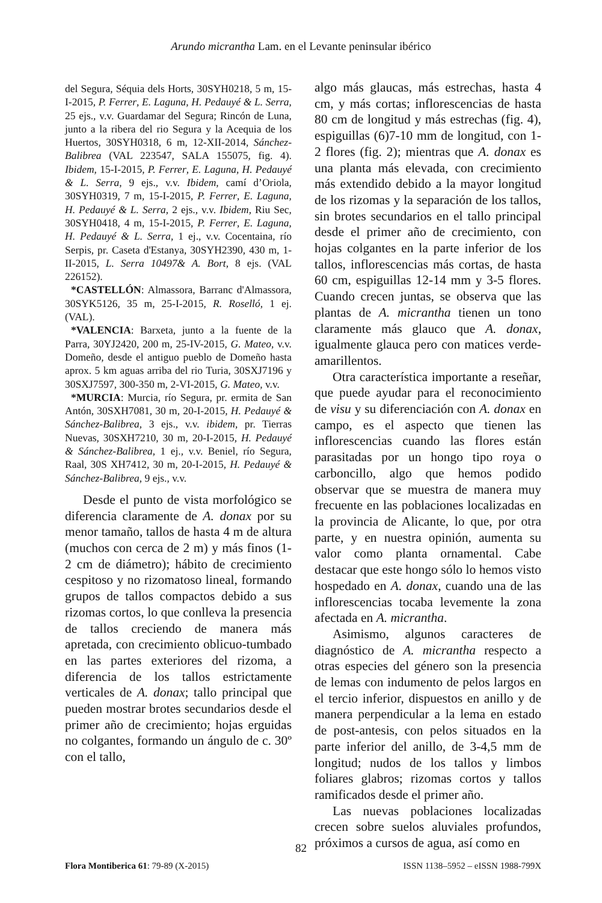Arundo micrantha Lam. en el Levante peninsular ibérico
del Segura, Séquia dels Horts, 30SYH0218, 5 m, 15-I-2015, P. Ferrer, E. Laguna, H. Pedauyé & L. Serra, 25 ejs., v.v. Guardamar del Segura; Rincón de Luna, junto a la ribera del rio Segura y la Acequia de los Huertos, 30SYH0318, 6 m, 12-XII-2014, Sánchez-Balibrea (VAL 223547, SALA 155075, fig. 4). Ibidem, 15-I-2015, P. Ferrer, E. Laguna, H. Pedauyé & L. Serra, 9 ejs., v.v. Ibidem, camí d’Oriola, 30SYH0319, 7 m, 15-I-2015, P. Ferrer, E. Laguna, H. Pedauyé & L. Serra, 2 ejs., v.v. Ibidem, Riu Sec, 30SYH0418, 4 m, 15-I-2015, P. Ferrer, E. Laguna, H. Pedauyé & L. Serra, 1 ej., v.v. Cocentaina, río Serpis, pr. Caseta d'Estanya, 30SYH2390, 430 m, 1-II-2015, L. Serra 10497& A. Bort, 8 ejs. (VAL 226152).
*CASTELLÓN: Almassora, Barranc d'Almassora, 30SYK5126, 35 m, 25-I-2015, R. Roselló, 1 ej. (VAL).
*VALENCIA: Barxeta, junto a la fuente de la Parra, 30YJ2420, 200 m, 25-IV-2015, G. Mateo, v.v. Domeño, desde el antiguo pueblo de Domeño hasta aprox. 5 km aguas arriba del rio Turia, 30SXJ7196 y 30SXJ7597, 300-350 m, 2-VI-2015, G. Mateo, v.v.
*MURCIA: Murcia, río Segura, pr. ermita de San Antón, 30SXH7081, 30 m, 20-I-2015, H. Pedauyé & Sánchez-Balibrea, 3 ejs., v.v. ibidem, pr. Tierras Nuevas, 30SXH7210, 30 m, 20-I-2015, H. Pedauyé & Sánchez-Balibrea, 1 ej., v.v. Beniel, río Segura, Raal, 30S XH7412, 30 m, 20-I-2015, H. Pedauyé & Sánchez-Balibrea, 9 ejs., v.v.
Desde el punto de vista morfológico se diferencia claramente de A. donax por su menor tamaño, tallos de hasta 4 m de altura (muchos con cerca de 2 m) y más finos (1-2 cm de diámetro); hábito de crecimiento cespitoso y no rizomatoso lineal, formando grupos de tallos compactos debido a sus rizomas cortos, lo que conlleva la presencia de tallos creciendo de manera más apretada, con crecimiento oblicuo-tumbado en las partes exteriores del rizoma, a diferencia de los tallos estrictamente verticales de A. donax; tallo principal que pueden mostrar brotes secundarios desde el primer año de crecimiento; hojas erguidas no colgantes, formando un ángulo de c. 30º con el tallo,
algo más glaucas, más estrechas, hasta 4 cm, y más cortas; inflorescencias de hasta 80 cm de longitud y más estrechas (fig. 4), espiguillas (6)7-10 mm de longitud, con 1-2 flores (fig. 2); mientras que A. donax es una planta más elevada, con crecimiento más extendido debido a la mayor longitud de los rizomas y la separación de los tallos, sin brotes secundarios en el tallo principal desde el primer año de crecimiento, con hojas colgantes en la parte inferior de los tallos, inflorescencias más cortas, de hasta 60 cm, espiguillas 12-14 mm y 3-5 flores. Cuando crecen juntas, se observa que las plantas de A. micrantha tienen un tono claramente más glauco que A. donax, igualmente glauca pero con matices verde-amarillentos.
Otra característica importante a reseñar, que puede ayudar para el reconocimiento de visu y su diferenciación con A. donax en campo, es el aspecto que tienen las inflorescencias cuando las flores están parasitadas por un hongo tipo roya o carboncillo, algo que hemos podido observar que se muestra de manera muy frecuente en las poblaciones localizadas en la provincia de Alicante, lo que, por otra parte, y en nuestra opinión, aumenta su valor como planta ornamental. Cabe destacar que este hongo sólo lo hemos visto hospedado en A. donax, cuando una de las inflorescencias tocaba levemente la zona afectada en A. micrantha.
Asimismo, algunos caracteres de diagnóstico de A. micrantha respecto a otras especies del género son la presencia de lemas con indumento de pelos largos en el tercio inferior, dispuestos en anillo y de manera perpendicular a la lema en estado de post-antesis, con pelos situados en la parte inferior del anillo, de 3-4,5 mm de longitud; nudos de los tallos y limbos foliares glabros; rizomas cortos y tallos ramificados desde el primer año.
Las nuevas poblaciones localizadas crecen sobre suelos aluviales profundos, próximos a cursos de agua, así como en
82
Flora Montiberica 61: 79-89 (X-2015) ISSN 1138–5952 – eISSN 1988-799X